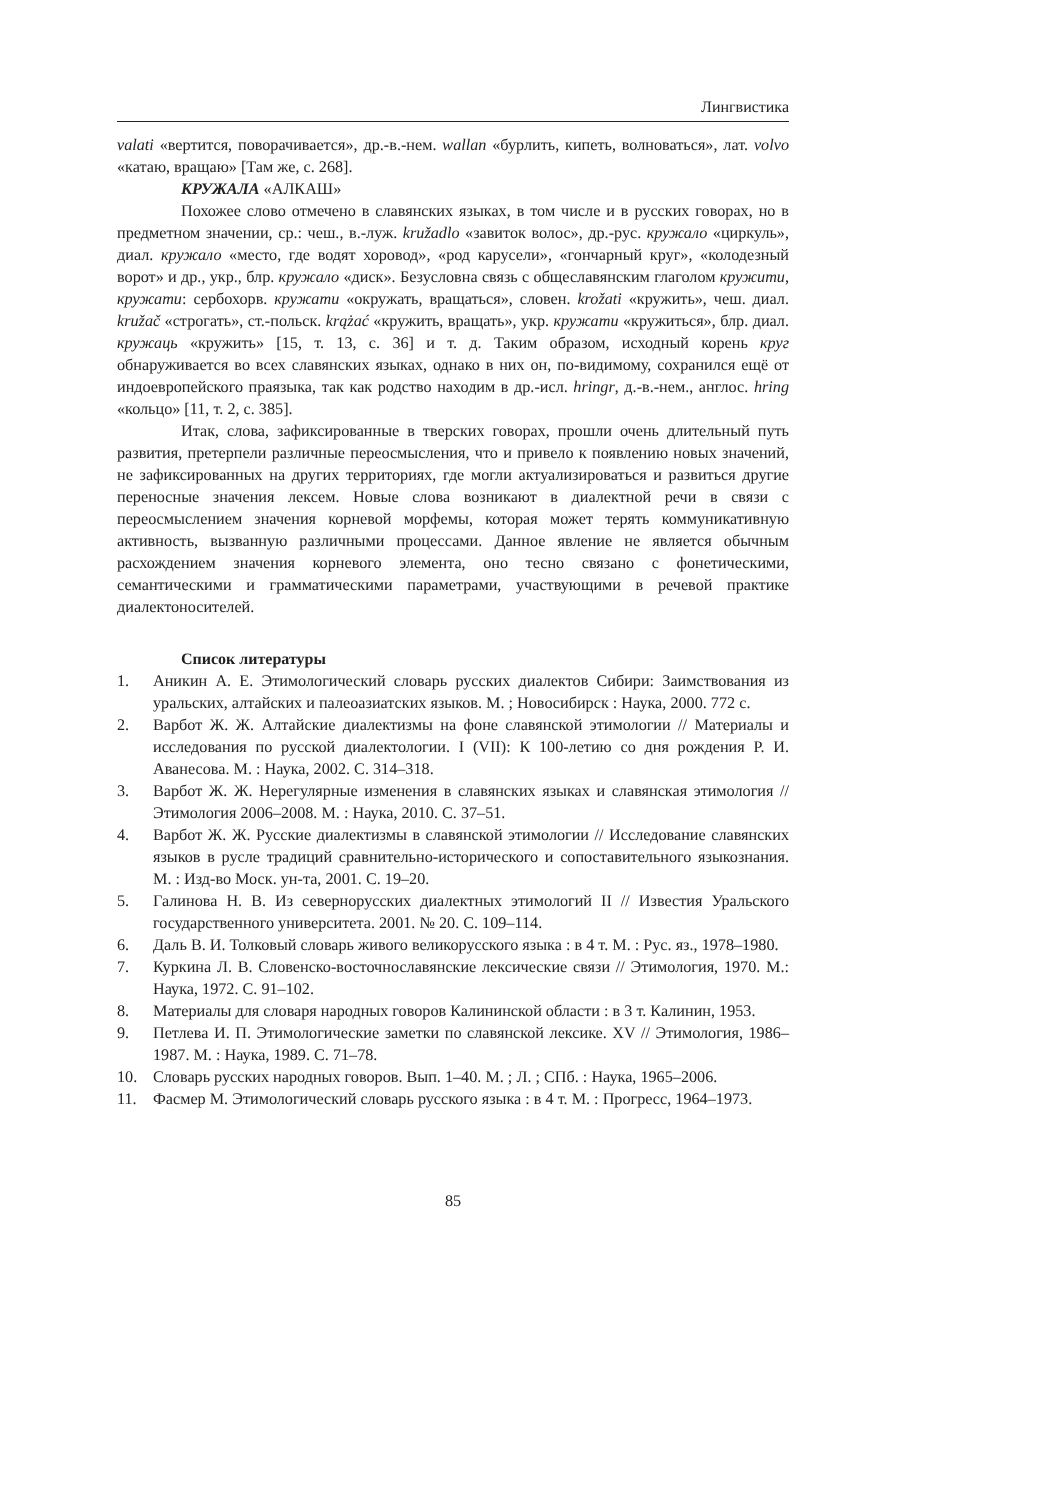Лингвистика
valati «вертится, поворачивается», др.-в.-нем. wallan «бурлить, кипеть, волноваться», лат. volvo «катаю, вращаю» [Там же, с. 268].
КРУЖАЛА «АЛКАШ»
Похожее слово отмечено в славянских языках, в том числе и в русских говорах, но в предметном значении, ср.: чеш., в.-луж. kružadlo «завиток волос», др.-рус. кружало «циркуль», диал. кружало «место, где водят хоровод», «род карусели», «гончарный круг», «колодезный ворот» и др., укр., блр. кружало «диск». Безусловна связь с общеславянским глаголом кружити, кружати: сербохорв. кружати «окружать, вращаться», словен. krožati «кружить», чеш. диал. kružač «строгать», ст.-польск. krążać «кружить, вращать», укр. кружати «кружиться», блр. диал. кружаць «кружить» [15, т. 13, с. 36] и т. д. Таким образом, исходный корень круг обнаруживается во всех славянских языках, однако в них он, по-видимому, сохранился ещё от индоевропейского праязыка, так как родство находим в др.-исл. hringr, д.-в.-нем., англос. hring «кольцо» [11, т. 2, с. 385].
Итак, слова, зафиксированные в тверских говорах, прошли очень длительный путь развития, претерпели различные переосмысления, что и привело к появлению новых значений, не зафиксированных на других территориях, где могли актуализироваться и развиться другие переносные значения лексем. Новые слова возникают в диалектной речи в связи с переосмыслением значения корневой морфемы, которая может терять коммуникативную активность, вызванную различными процессами. Данное явление не является обычным расхождением значения корневого элемента, оно тесно связано с фонетическими, семантическими и грамматическими параметрами, участвующими в речевой практике диалектоносителей.
Список литературы
1. Аникин А. Е. Этимологический словарь русских диалектов Сибири: Заимствования из уральских, алтайских и палеоазиатских языков. М. ; Новосибирск : Наука, 2000. 772 с.
2. Варбот Ж. Ж. Алтайские диалектизмы на фоне славянской этимологии // Материалы и исследования по русской диалектологии. I (VII): К 100-летию со дня рождения Р. И. Аванесова. М. : Наука, 2002. С. 314–318.
3. Варбот Ж. Ж. Нерегулярные изменения в славянских языках и славянская этимология // Этимология 2006–2008. М. : Наука, 2010. С. 37–51.
4. Варбот Ж. Ж. Русские диалектизмы в славянской этимологии // Исследование славянских языков в русле традиций сравнительно-исторического и сопоставительного языкознания. М. : Изд-во Моск. ун-та, 2001. С. 19–20.
5. Галинова Н. В. Из севернорусских диалектных этимологий II // Известия Уральского государственного университета. 2001. № 20. С. 109–114.
6. Даль В. И. Толковый словарь живого великорусского языка : в 4 т. М. : Рус. яз., 1978–1980.
7. Куркина Л. В. Словенско-восточнославянские лексические связи // Этимология, 1970. М.: Наука, 1972. С. 91–102.
8. Материалы для словаря народных говоров Калининской области : в 3 т. Калинин, 1953.
9. Петлева И. П. Этимологические заметки по славянской лексике. XV // Этимология, 1986–1987. М. : Наука, 1989. С. 71–78.
10. Словарь русских народных говоров. Вып. 1–40. М. ; Л. ; СПб. : Наука, 1965–2006.
11. Фасмер М. Этимологический словарь русского языка : в 4 т. М. : Прогресс, 1964–1973.
85